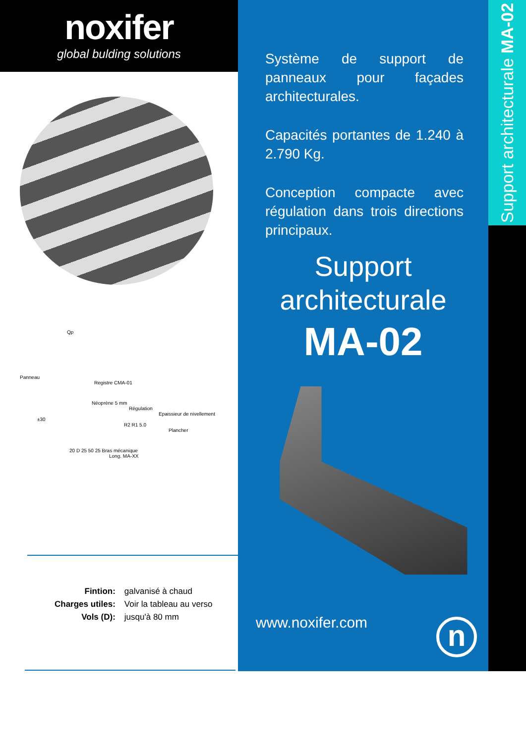noxifer
global bulding solutions
Qp
Panneau
Registre CMA-01
Néoprène 5 mm
Régulation
Epaissieur de nivellement
±30
R2 R1 5.0
Plancher
20 D 25 50 25 Bras mécanique
Long. MA-XX
| Fintion: | galvanisé à chaud |
| Charges utiles: | Voir la tableau au verso |
| Vols (D): | jusqu'à 80 mm |
Système de support de panneaux pour façades architecturales.
Capacités portantes de 1.240 à 2.790 Kg.
Conception compacte avec régulation dans trois directions principaux.
Support
architecturale
MA-02
www.noxifer.com n
Support architecturale MA-02